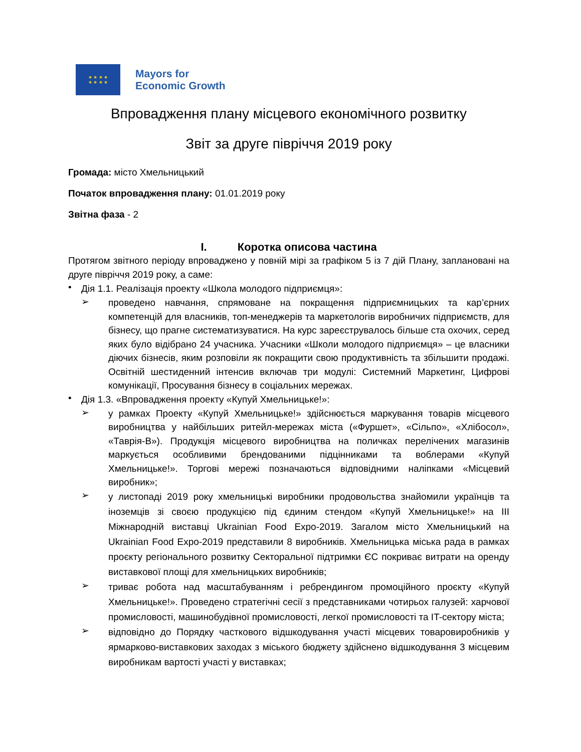★ ★ ★ ★
★ ★ ★ ★
Mayors for
Economic Growth
Впровадження плану місцевого економічного розвитку
Звіт за друге півріччя 2019 року
Громада: місто Хмельницький
Початок впровадження плану: 01.01.2019 року
Звітна фаза - 2
I. Коротка описова частина
Протягом звітного періоду впроваджено у повній мірі за графіком 5 із 7 дій Плану, заплановані на друге півріччя 2019 року, а саме:
•
Дія 1.1. Реалізація проекту «Школа молодого підприємця»:
➢
проведено навчання, спрямоване на покращення підприємницьких та кар’єрних компетенцій для власників, топ-менеджерів та маркетологів виробничих підприємств, для бізнесу, що прагне систематизуватися. На курс зареєструвалось більше ста охочих, серед яких було відібрано 24 учасника. Учасники «Школи молодого підприємця» – це власники діючих бізнесів, яким розповіли як покращити свою продуктивність та збільшити продажі. Освітній шестиденний інтенсив включав три модулі: Системний Маркетинг, Цифрові комунікації, Просування бізнесу в соціальних мережах.
•
Дія 1.3. «Впровадження проекту «Купуй Хмельницьке!»:
➢
у рамках Проекту «Купуй Хмельницьке!» здійснюється маркування товарів місцевого виробництва у найбільших ритейл-мережах міста («Фуршет», «Сільпо», «Хлібосол», «Таврія-В»). Продукція місцевого виробництва на поличках перелічених магазинів маркується особливими брендованими підцінниками та воблерами «Купуй Хмельницьке!». Торгові мережі позначаються відповідними наліпками «Місцевий виробник»;
➢
у листопаді 2019 року хмельницькі виробники продовольства знайомили українців та іноземців зі своєю продукцією під єдиним стендом «Купуй Хмельницьке!» на III Міжнародній виставці Ukrainian Food Expo-2019. Загалом місто Хмельницький на Ukrainian Food Expo-2019 представили 8 виробників. Хмельницька міська рада в рамках проєкту регіонального розвитку Секторальної підтримки ЄС покриває витрати на оренду виставкової площі для хмельницьких виробників;
➢
триває робота над масштабуванням і ребрендингом промоційного проєкту «Купуй Хмельницьке!». Проведено стратегічні сесії з представниками чотирьох галузей: харчової промисловості, машинобудівної промисловості, легкої промисловості та IT-сектору міста;
➢
відповідно до Порядку часткового відшкодування участі місцевих товаровиробників у ярмарково-виставкових заходах з міського бюджету здійснено відшкодування 3 місцевим виробникам вартості участі у виставках;